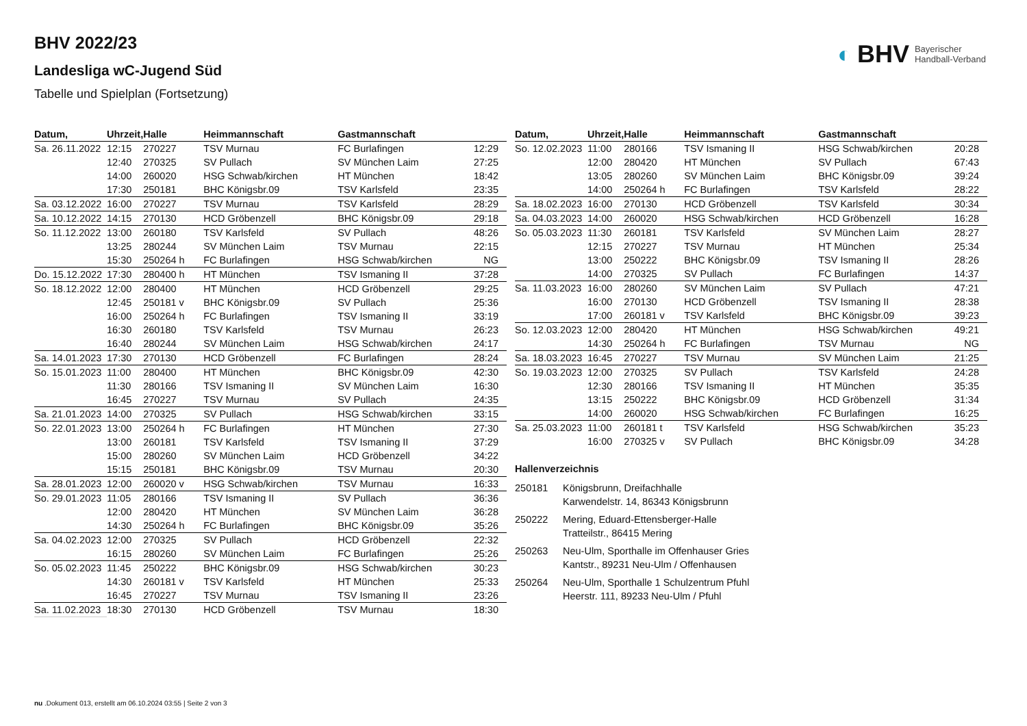◐ BHV Bayerischer
Handball-Verband
BHV 2022/23
Landesliga wC-Jugend Süd
Tabelle und Spielplan (Fortsetzung)
| Datum, | Uhrzeit, | Halle | Heimmannschaft | Gastmannschaft | |
| --- | --- | --- | --- | --- | --- |
| Sa. 26.11.2022 | 12:15 | 270227 | TSV Murnau | FC Burlafingen | 12:29 |
| | 12:40 | 270325 | SV Pullach | SV München Laim | 27:25 |
| | 14:00 | 260020 | HSG Schwab/kirchen | HT München | 18:42 |
| | 17:30 | 250181 | BHC Königsbr.09 | TSV Karlsfeld | 23:35 |
| Sa. 03.12.2022 | 16:00 | 270227 | TSV Murnau | TSV Karlsfeld | 28:29 |
| Sa. 10.12.2022 | 14:15 | 270130 | HCD Gröbenzell | BHC Königsbr.09 | 29:18 |
| So. 11.12.2022 | 13:00 | 260180 | TSV Karlsfeld | SV Pullach | 48:26 |
| | 13:25 | 280244 | SV München Laim | TSV Murnau | 22:15 |
| | 15:30 | 250264 h | FC Burlafingen | HSG Schwab/kirchen | NG |
| Do. 15.12.2022 | 17:30 | 280400 h | HT München | TSV Ismaning II | 37:28 |
| So. 18.12.2022 | 12:00 | 280400 | HT München | HCD Gröbenzell | 29:25 |
| | 12:45 | 250181 v | BHC Königsbr.09 | SV Pullach | 25:36 |
| | 16:00 | 250264 h | FC Burlafingen | TSV Ismaning II | 33:19 |
| | 16:30 | 260180 | TSV Karlsfeld | TSV Murnau | 26:23 |
| | 16:40 | 280244 | SV München Laim | HSG Schwab/kirchen | 24:17 |
| Sa. 14.01.2023 | 17:30 | 270130 | HCD Gröbenzell | FC Burlafingen | 28:24 |
| So. 15.01.2023 | 11:00 | 280400 | HT München | BHC Königsbr.09 | 42:30 |
| | 11:30 | 280166 | TSV Ismaning II | SV München Laim | 16:30 |
| | 16:45 | 270227 | TSV Murnau | SV Pullach | 24:35 |
| Sa. 21.01.2023 | 14:00 | 270325 | SV Pullach | HSG Schwab/kirchen | 33:15 |
| So. 22.01.2023 | 13:00 | 250264 h | FC Burlafingen | HT München | 27:30 |
| | 13:00 | 260181 | TSV Karlsfeld | TSV Ismaning II | 37:29 |
| | 15:00 | 280260 | SV München Laim | HCD Gröbenzell | 34:22 |
| | 15:15 | 250181 | BHC Königsbr.09 | TSV Murnau | 20:30 |
| Sa. 28.01.2023 | 12:00 | 260020 v | HSG Schwab/kirchen | TSV Murnau | 16:33 |
| So. 29.01.2023 | 11:05 | 280166 | TSV Ismaning II | SV Pullach | 36:36 |
| | 12:00 | 280420 | HT München | SV München Laim | 36:28 |
| | 14:30 | 250264 h | FC Burlafingen | BHC Königsbr.09 | 35:26 |
| Sa. 04.02.2023 | 12:00 | 270325 | SV Pullach | HCD Gröbenzell | 22:32 |
| | 16:15 | 280260 | SV München Laim | FC Burlafingen | 25:26 |
| So. 05.02.2023 | 11:45 | 250222 | BHC Königsbr.09 | HSG Schwab/kirchen | 30:23 |
| | 14:30 | 260181 v | TSV Karlsfeld | HT München | 25:33 |
| | 16:45 | 270227 | TSV Murnau | TSV Ismaning II | 23:26 |
| Sa. 11.02.2023 | 18:30 | 270130 | HCD Gröbenzell | TSV Murnau | 18:30 |
| Datum, | Uhrzeit, | Halle | Heimmannschaft | Gastmannschaft | |
| --- | --- | --- | --- | --- | --- |
| So. 12.02.2023 | 11:00 | 280166 | TSV Ismaning II | HSG Schwab/kirchen | 20:28 |
| | 12:00 | 280420 | HT München | SV Pullach | 67:43 |
| | 13:05 | 280260 | SV München Laim | BHC Königsbr.09 | 39:24 |
| | 14:00 | 250264 h | FC Burlafingen | TSV Karlsfeld | 28:22 |
| Sa. 18.02.2023 | 16:00 | 270130 | HCD Gröbenzell | TSV Karlsfeld | 30:34 |
| Sa. 04.03.2023 | 14:00 | 260020 | HSG Schwab/kirchen | HCD Gröbenzell | 16:28 |
| So. 05.03.2023 | 11:30 | 260181 | TSV Karlsfeld | SV München Laim | 28:27 |
| | 12:15 | 270227 | TSV Murnau | HT München | 25:34 |
| | 13:00 | 250222 | BHC Königsbr.09 | TSV Ismaning II | 28:26 |
| | 14:00 | 270325 | SV Pullach | FC Burlafingen | 14:37 |
| Sa. 11.03.2023 | 16:00 | 280260 | SV München Laim | SV Pullach | 47:21 |
| | 16:00 | 270130 | HCD Gröbenzell | TSV Ismaning II | 28:38 |
| | 17:00 | 260181 v | TSV Karlsfeld | BHC Königsbr.09 | 39:23 |
| So. 12.03.2023 | 12:00 | 280420 | HT München | HSG Schwab/kirchen | 49:21 |
| | 14:30 | 250264 h | FC Burlafingen | TSV Murnau | NG |
| Sa. 18.03.2023 | 16:45 | 270227 | TSV Murnau | SV München Laim | 21:25 |
| So. 19.03.2023 | 12:00 | 270325 | SV Pullach | TSV Karlsfeld | 24:28 |
| | 12:30 | 280166 | TSV Ismaning II | HT München | 35:35 |
| | 13:15 | 250222 | BHC Königsbr.09 | HCD Gröbenzell | 31:34 |
| | 14:00 | 260020 | HSG Schwab/kirchen | FC Burlafingen | 16:25 |
| Sa. 25.03.2023 | 11:00 | 260181 t | TSV Karlsfeld | HSG Schwab/kirchen | 35:23 |
| | 16:00 | 270325 v | SV Pullach | BHC Königsbr.09 | 34:28 |
Hallenverzeichnis
250181 Königsbrunn, Dreifachhalle
Karwendelstr. 14, 86343 Königsbrunn
250222 Mering, Eduard-Ettensberger-Halle
Tratteilstr., 86415 Mering
250263 Neu-Ulm, Sporthalle im Offenhauser Gries
Kantstr., 89231 Neu-Ulm / Offenhausen
250264 Neu-Ulm, Sporthalle 1 Schulzentrum Pfuhl
Heerstr. 111, 89233 Neu-Ulm / Pfuhl
nu .Dokument 013, erstellt am 06.10.2024 03:55 | Seite 2 von 3